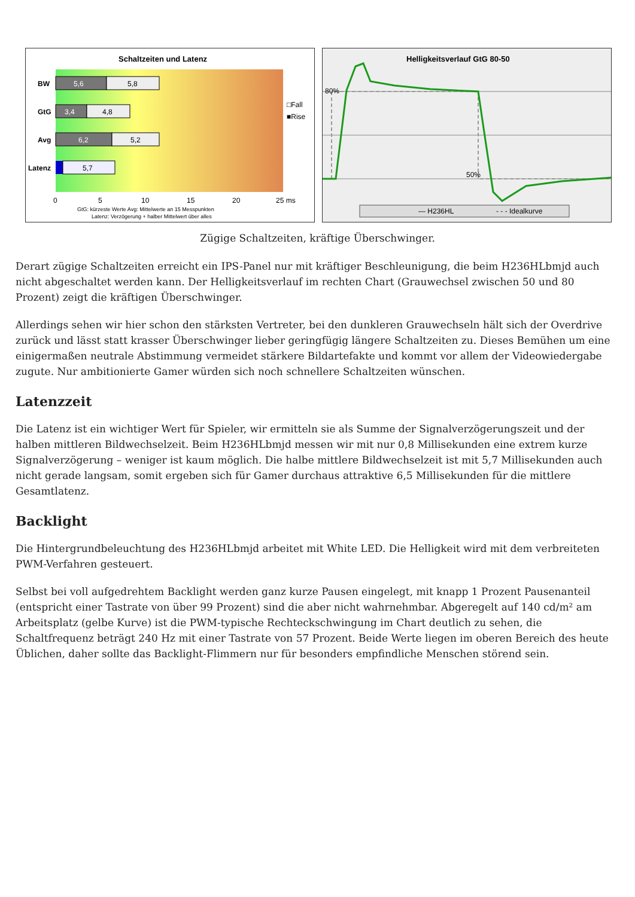Schaltzeiten und Latenz
BW
5,6
5,8
GtG
3,4
4,8
Avg
6,2
5,2
Latenz
5,7
□Fall
■Rise
0
5
10
15
20
25 ms
GtG: kürzeste Werte Avg: Mittelwerte an 15 Messpunkten
Latenz: Verzögerung + halber Mittelwert über alles
Helligkeitsverlauf GtG 80-50
80%
50%
— H236HL
- - - Idealkurve
Zügige Schaltzeiten, kräftige Überschwinger.
Derart zügige Schaltzeiten erreicht ein IPS-Panel nur mit kräftiger Beschleunigung, die beim H236HLbmjd auch nicht abgeschaltet werden kann. Der Helligkeitsverlauf im rechten Chart (Grauwechsel zwischen 50 und 80 Prozent) zeigt die kräftigen Überschwinger.
Allerdings sehen wir hier schon den stärksten Vertreter, bei den dunkleren Grauwechseln hält sich der Overdrive zurück und lässt statt krasser Überschwinger lieber geringfügig längere Schaltzeiten zu. Dieses Bemühen um eine einigermaßen neutrale Abstimmung vermeidet stärkere Bildartefakte und kommt vor allem der Videowiedergabe zugute. Nur ambitionierte Gamer würden sich noch schnellere Schaltzeiten wünschen.
Latenzzeit
Die Latenz ist ein wichtiger Wert für Spieler, wir ermitteln sie als Summe der Signalverzögerungszeit und der halben mittleren Bildwechselzeit. Beim H236HLbmjd messen wir mit nur 0,8 Millisekunden eine extrem kurze Signalverzögerung – weniger ist kaum möglich. Die halbe mittlere Bildwechselzeit ist mit 5,7 Millisekunden auch nicht gerade langsam, somit ergeben sich für Gamer durchaus attraktive 6,5 Millisekunden für die mittlere Gesamtlatenz.
Backlight
Die Hintergrundbeleuchtung des H236HLbmjd arbeitet mit White LED. Die Helligkeit wird mit dem verbreiteten PWM-Verfahren gesteuert.
Selbst bei voll aufgedrehtem Backlight werden ganz kurze Pausen eingelegt, mit knapp 1 Prozent Pausenanteil (entspricht einer Tastrate von über 99 Prozent) sind die aber nicht wahrnehmbar. Abgeregelt auf 140 cd/m² am Arbeitsplatz (gelbe Kurve) ist die PWM-typische Rechteckschwingung im Chart deutlich zu sehen, die Schaltfrequenz beträgt 240 Hz mit einer Tastrate von 57 Prozent. Beide Werte liegen im oberen Bereich des heute Üblichen, daher sollte das Backlight-Flimmern nur für besonders empfindliche Menschen störend sein.